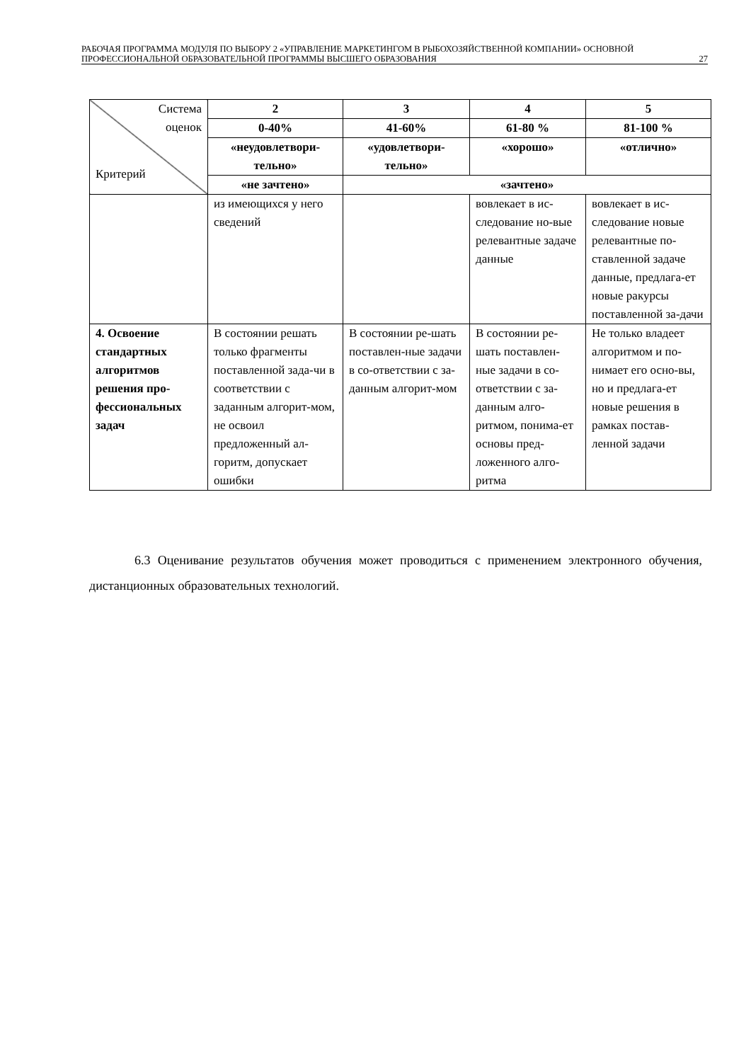РАБОЧАЯ ПРОГРАММА МОДУЛЯ ПО ВЫБОРУ 2 «УПРАВЛЕНИЕ МАРКЕТИНГОМ В РЫБОХОЗЯЙСТВЕННОЙ КОМПАНИИ» ОСНОВНОЙ ПРОФЕССИОНАЛЬНОЙ ОБРАЗОВАТЕЛЬНОЙ ПРОГРАММЫ ВЫСШЕГО ОБРАЗОВАНИЯ 27
| Система оценок Критерий | 2 | 3 | 4 | 5 |
| | 0-40% | 41-60% | 61-80 % | 81-100 % |
| | «неудовлетвори-тельно» | «удовлетвори-тельно» | «хорошо» | «отлично» |
| | «не зачтено» | «зачтено» | | |
| | из имеющихся у него сведений | | вовлекает в ис-следование но-вые релевантные задаче данные | вовлекает в ис-следование новые релевантные по-ставленной задаче данные, предлага-ет новые ракурсы поставленной за-дачи |
| 4. Освоение стандартных алгоритмов решения про-фессиональных задач | В состоянии решать только фрагменты поставленной зада-чи в соответствии с заданным алгорит-мом, не освоил предложенный ал-горитм, допускает ошибки | В состоянии ре-шать поставлен-ные задачи в со-ответствии с за-данным алгорит-мом | В состоянии ре-шать поставлен-ные задачи в со-ответствии с за-данным алго-ритмом, понима-ет основы пред-ложенного алго-ритма | Не только владеет алгоритмом и по-нимает его осно-вы, но и предлага-ет новые решения в рамках постав-ленной задачи |
6.3 Оценивание результатов обучения может проводиться с применением электронного обучения, дистанционных образовательных технологий.